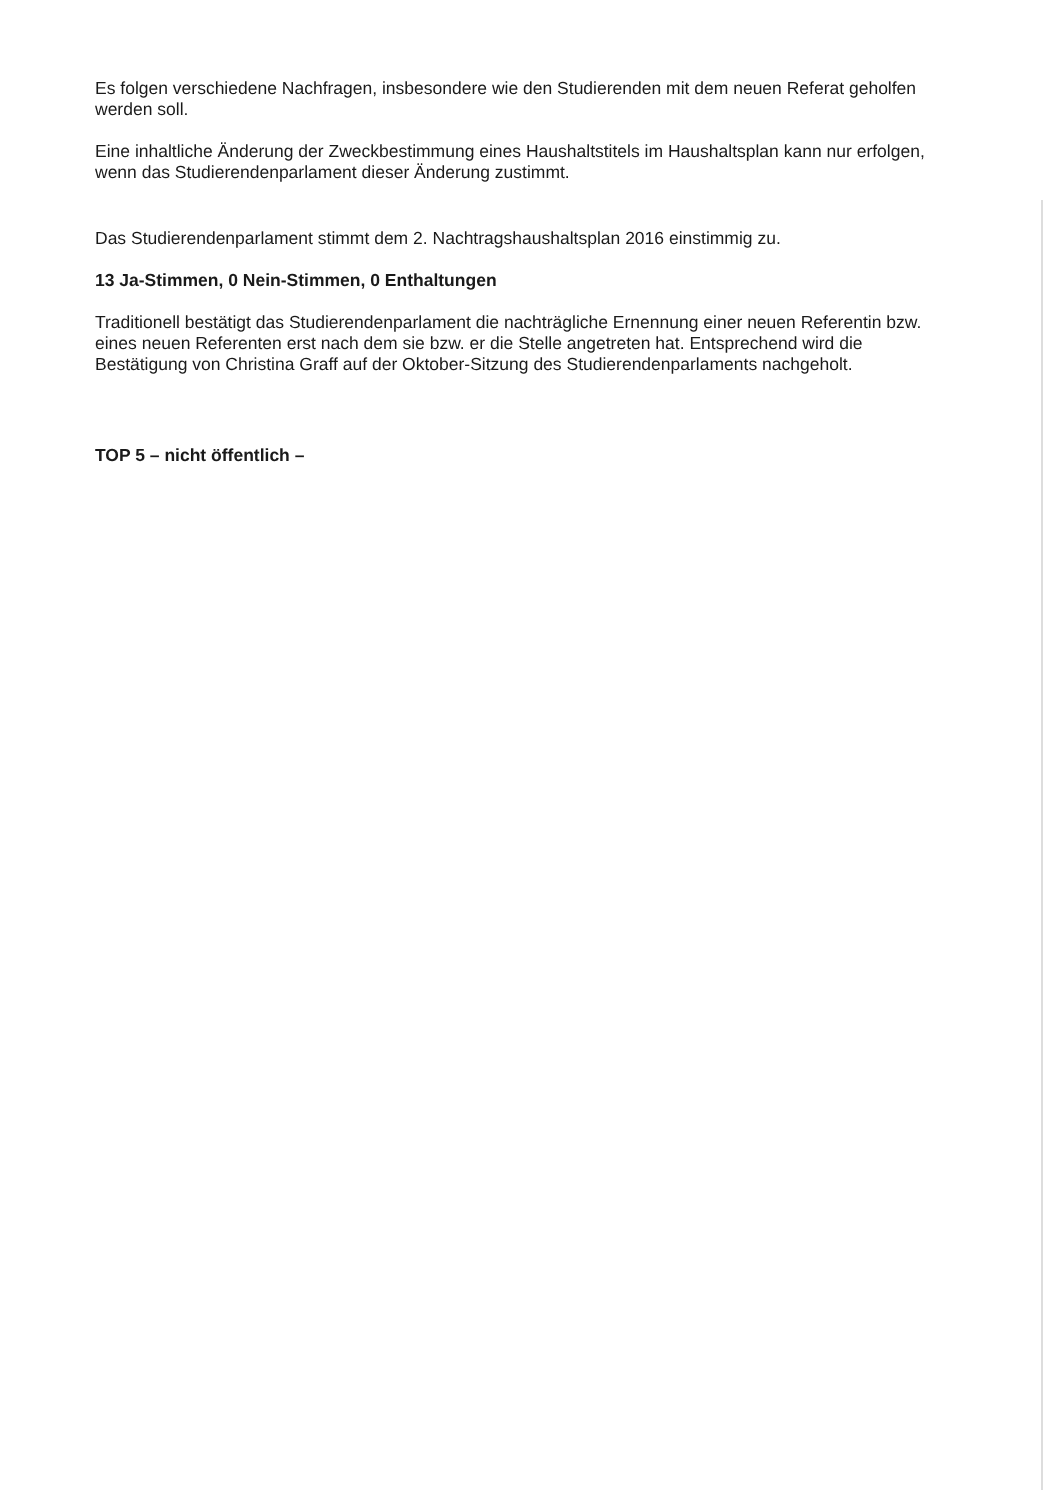Es folgen verschiedene Nachfragen, insbesondere wie den Studierenden mit dem neuen Referat geholfen werden soll.
Eine inhaltliche Änderung der Zweckbestimmung eines Haushaltstitels im Haushaltsplan kann nur erfolgen, wenn das Studierendenparlament dieser Änderung zustimmt.
Das Studierendenparlament stimmt dem 2. Nachtragshaushaltsplan 2016 einstimmig zu.
13 Ja-Stimmen, 0 Nein-Stimmen, 0 Enthaltungen
Traditionell bestätigt das Studierendenparlament die nachträgliche Ernennung einer neuen Referentin bzw. eines neuen Referenten erst nach dem sie bzw. er die Stelle angetreten hat. Entsprechend wird die Bestätigung von Christina Graff auf der Oktober-Sitzung des Studierendenparlaments nachgeholt.
TOP 5 – nicht öffentlich –